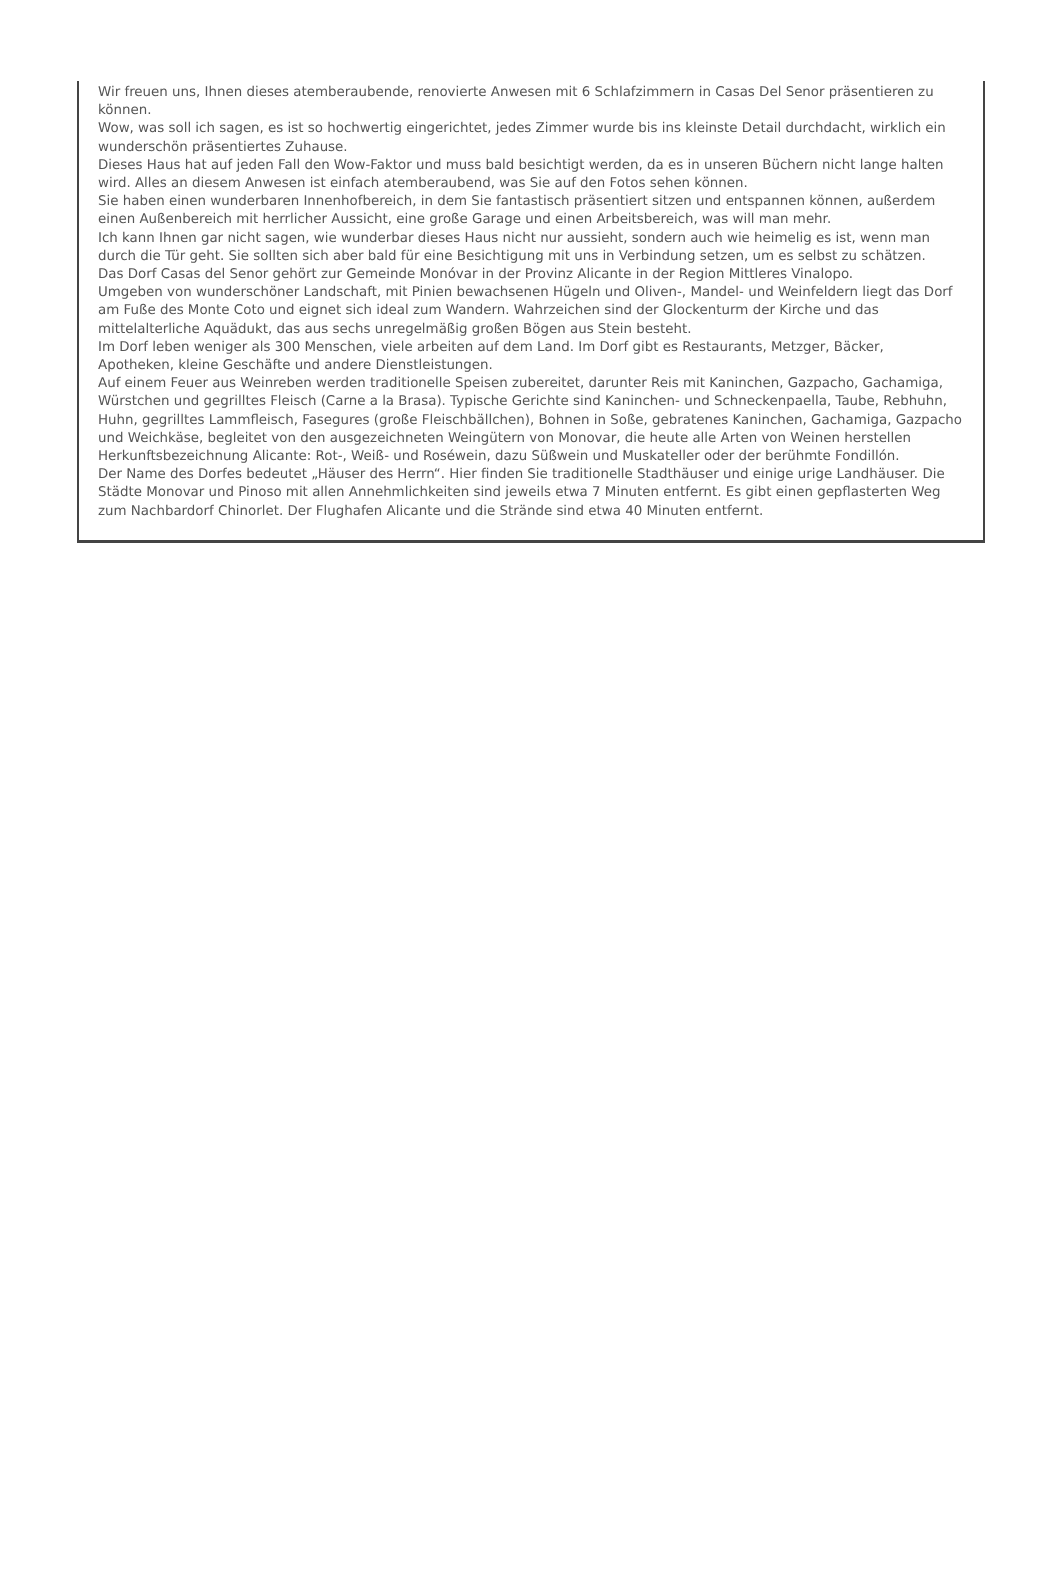Wir freuen uns, Ihnen dieses atemberaubende, renovierte Anwesen mit 6 Schlafzimmern in Casas Del Senor präsentieren zu können.
Wow, was soll ich sagen, es ist so hochwertig eingerichtet, jedes Zimmer wurde bis ins kleinste Detail durchdacht, wirklich ein wunderschön präsentiertes Zuhause.
Dieses Haus hat auf jeden Fall den Wow-Faktor und muss bald besichtigt werden, da es in unseren Büchern nicht lange halten wird. Alles an diesem Anwesen ist einfach atemberaubend, was Sie auf den Fotos sehen können.
Sie haben einen wunderbaren Innenhofbereich, in dem Sie fantastisch präsentiert sitzen und entspannen können, außerdem einen Außenbereich mit herrlicher Aussicht, eine große Garage und einen Arbeitsbereich, was will man mehr.
Ich kann Ihnen gar nicht sagen, wie wunderbar dieses Haus nicht nur aussieht, sondern auch wie heimelig es ist, wenn man durch die Tür geht. Sie sollten sich aber bald für eine Besichtigung mit uns in Verbindung setzen, um es selbst zu schätzen.
Das Dorf Casas del Senor gehört zur Gemeinde Monóvar in der Provinz Alicante in der Region Mittleres Vinalopo.
Umgeben von wunderschöner Landschaft, mit Pinien bewachsenen Hügeln und Oliven-, Mandel- und Weinfeldern liegt das Dorf am Fuße des Monte Coto und eignet sich ideal zum Wandern. Wahrzeichen sind der Glockenturm der Kirche und das mittelalterliche Aquädukt, das aus sechs unregelmäßig großen Bögen aus Stein besteht.
Im Dorf leben weniger als 300 Menschen, viele arbeiten auf dem Land. Im Dorf gibt es Restaurants, Metzger, Bäcker, Apotheken, kleine Geschäfte und andere Dienstleistungen.
Auf einem Feuer aus Weinreben werden traditionelle Speisen zubereitet, darunter Reis mit Kaninchen, Gazpacho, Gachamiga, Würstchen und gegrilltes Fleisch (Carne a la Brasa). Typische Gerichte sind Kaninchen- und Schneckenpaella, Taube, Rebhuhn, Huhn, gegrilltes Lammfleisch, Fasegures (große Fleischbällchen), Bohnen in Soße, gebratenes Kaninchen, Gachamiga, Gazpacho und Weichkäse, begleitet von den ausgezeichneten Weingütern von Monovar, die heute alle Arten von Weinen herstellen Herkunftsbezeichnung Alicante: Rot-, Weiß- und Roséwein, dazu Süßwein und Muskateller oder der berühmte Fondillón.
Der Name des Dorfes bedeutet „Häuser des Herrn“. Hier finden Sie traditionelle Stadthäuser und einige urige Landhäuser. Die Städte Monovar und Pinoso mit allen Annehmlichkeiten sind jeweils etwa 7 Minuten entfernt. Es gibt einen gepflasterten Weg zum Nachbardorf Chinorlet. Der Flughafen Alicante und die Strände sind etwa 40 Minuten entfernt.